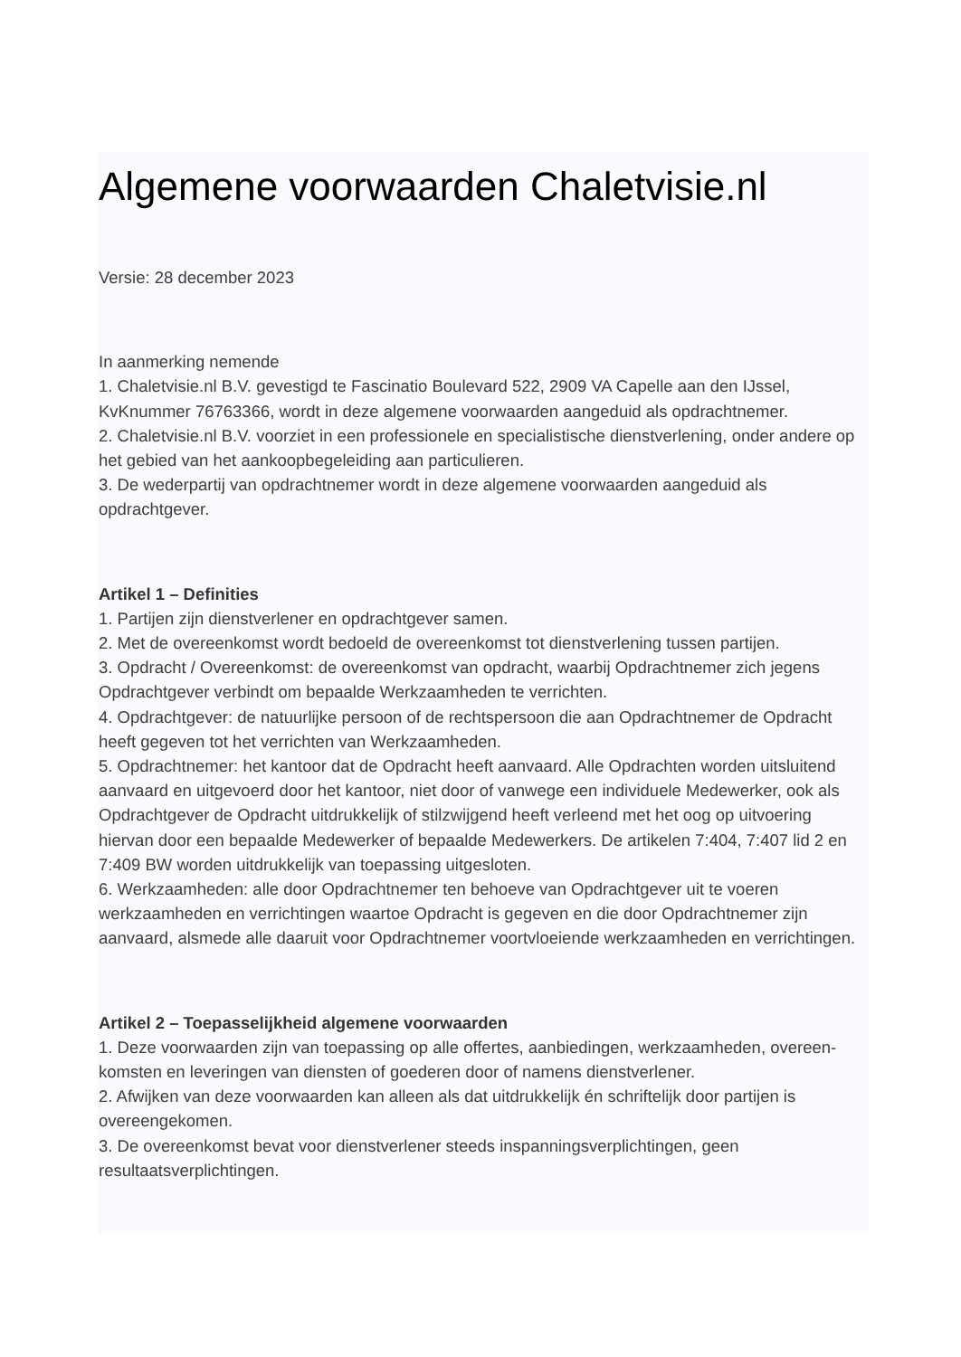Algemene voorwaarden Chaletvisie.nl
Versie: 28 december 2023
In aanmerking nemende
1. Chaletvisie.nl B.V. gevestigd te Fascinatio Boulevard 522, 2909 VA Capelle aan den IJssel, KvKnummer 76763366, wordt in deze algemene voorwaarden aangeduid als opdrachtnemer.
2. Chaletvisie.nl B.V. voorziet in een professionele en specialistische dienstverlening, onder andere op het gebied van het aankoopbegeleiding aan particulieren.
3. De wederpartij van opdrachtnemer wordt in deze algemene voorwaarden aangeduid als opdrachtgever.
Artikel 1 – Definities
1. Partijen zijn dienstverlener en opdrachtgever samen.
2. Met de overeenkomst wordt bedoeld de overeenkomst tot dienstverlening tussen partijen.
3. Opdracht / Overeenkomst: de overeenkomst van opdracht, waarbij Opdrachtnemer zich jegens Opdrachtgever verbindt om bepaalde Werkzaamheden te verrichten.
4. Opdrachtgever: de natuurlijke persoon of de rechtspersoon die aan Opdrachtnemer de Opdracht heeft gegeven tot het verrichten van Werkzaamheden.
5. Opdrachtnemer: het kantoor dat de Opdracht heeft aanvaard. Alle Opdrachten worden uitsluitend aanvaard en uitgevoerd door het kantoor, niet door of vanwege een individuele Medewerker, ook als Opdrachtgever de Opdracht uitdrukkelijk of stilzwijgend heeft verleend met het oog op uitvoering hiervan door een bepaalde Medewerker of bepaalde Medewerkers. De artikelen 7:404, 7:407 lid 2 en 7:409 BW worden uitdrukkelijk van toepassing uitgesloten.
6. Werkzaamheden: alle door Opdrachtnemer ten behoeve van Opdrachtgever uit te voeren werkzaamheden en verrichtingen waartoe Opdracht is gegeven en die door Opdrachtnemer zijn aanvaard, alsmede alle daaruit voor Opdrachtnemer voortvloeiende werkzaamheden en verrichtingen.
Artikel 2 – Toepasselijkheid algemene voorwaarden
1. Deze voorwaarden zijn van toepassing op alle offertes, aanbiedingen, werkzaamheden, overeen-komsten en leveringen van diensten of goederen door of namens dienstverlener.
2. Afwijken van deze voorwaarden kan alleen als dat uitdrukkelijk én schriftelijk door partijen is overeengekomen.
3. De overeenkomst bevat voor dienstverlener steeds inspanningsverplichtingen, geen resultaatsverplichtingen.